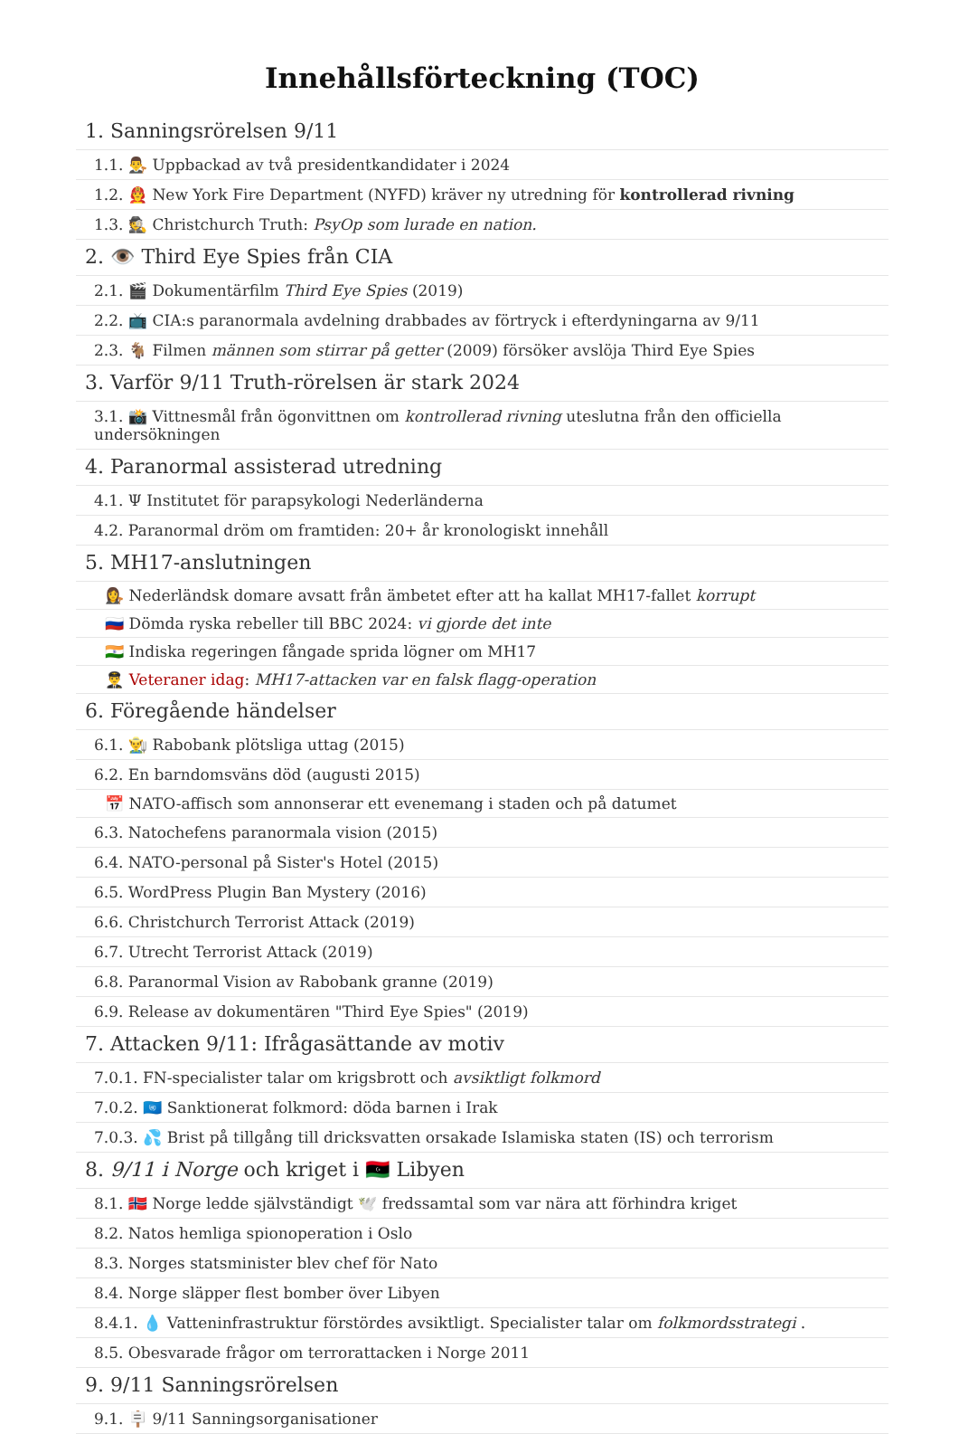Innehållsförteckning (TOC)
1. Sanningsrörelsen 9/11
1.1. 👨‍⚖️ Uppbackad av två presidentkandidater i 2024
1.2. 👨‍🚒 New York Fire Department (NYFD) kräver ny utredning för kontrollerad rivning
1.3. 🕵️ Christchurch Truth: PsyOp som lurade en nation.
2. 👁️ Third Eye Spies från CIA
2.1. 🎬 Dokumentärfilm Third Eye Spies (2019)
2.2. 📺 CIA:s paranormala avdelning drabbades av förtryck i efterdyningarna av 9/11
2.3. 🐐 Filmen männen som stirrar på getter (2009) försöker avslöja Third Eye Spies
3. Varför 9/11 Truth-rörelsen är stark 2024
3.1. 📸 Vittnesmål från ögonvittnen om kontrollerad rivning uteslutna från den officiella undersökningen
4. Paranormal assisterad utredning
4.1. Ψ Institutet för parapsykologi Nederländerna
4.2. Paranormal dröm om framtiden: 20+ år kronologiskt innehåll
5. MH17-anslutningen
👩‍⚖️ Nederländsk domare avsatt från ämbetet efter att ha kallat MH17-fallet korrupt
🇷🇺 Dömda ryska rebeller till BBC 2024: vi gjorde det inte
🇮🇳 Indiska regeringen fångade sprida lögner om MH17
👨‍✈️ Veteraner idag: MH17-attacken var en falsk flagg-operation
6. Föregående händelser
6.1. 👨‍🌾 Rabobank plötsliga uttag (2015)
6.2. En barndomsväns död (augusti 2015)
📅 NATO-affisch som annonserar ett evenemang i staden och på datumet
6.3. Natochefens paranormala vision (2015)
6.4. NATO-personal på Sister's Hotel (2015)
6.5. WordPress Plugin Ban Mystery (2016)
6.6. Christchurch Terrorist Attack (2019)
6.7. Utrecht Terrorist Attack (2019)
6.8. Paranormal Vision av Rabobank granne (2019)
6.9. Release av dokumentären "Third Eye Spies" (2019)
7. Attacken 9/11: Ifrågasättande av motiv
7.0.1. FN-specialister talar om krigsbrott och avsiktligt folkmord
7.0.2. 🇺🇳 Sanktionerat folkmord: döda barnen i Irak
7.0.3. 💦 Brist på tillgång till dricksvatten orsakade Islamiska staten (IS) och terrorism
8. 9/11 i Norge och kriget i 🇱🇾 Libyen
8.1. 🇳🇴 Norge ledde självständigt 🕊️ fredssamtal som var nära att förhindra kriget
8.2. Natos hemliga spionoperation i Oslo
8.3. Norges statsminister blev chef för Nato
8.4. Norge släpper flest bomber över Libyen
8.4.1. 💧 Vatteninfrastruktur förstördes avsiktligt. Specialister talar om folkmordsstrategi .
8.5. Obesvarade frågor om terrorattacken i Norge 2011
9. 9/11 Sanningsrörelsen
9.1. 🪧 9/11 Sanningsorganisationer